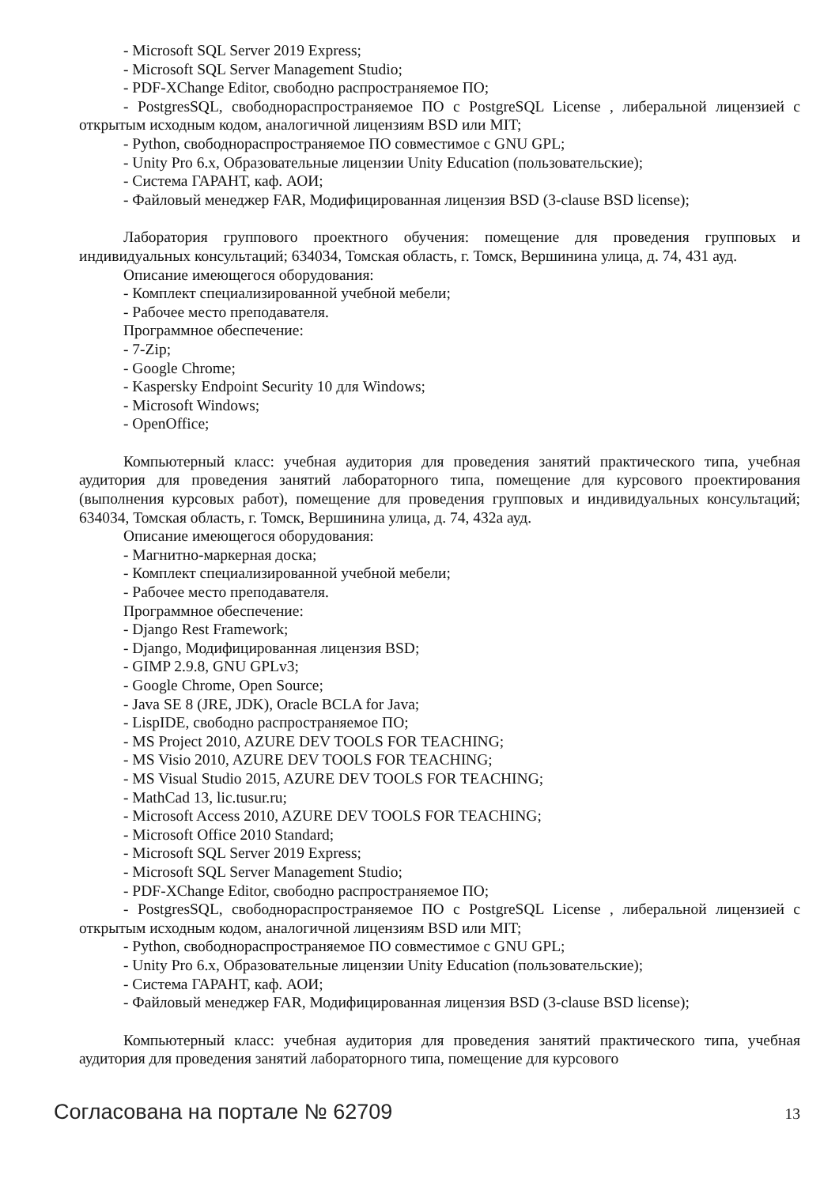- Microsoft SQL Server 2019 Express;
- Microsoft SQL Server Management Studio;
- PDF-XChange Editor, свободно распространяемое ПО;
- PostgresSQL, свободнораспространяемое ПО с PostgreSQL License , либеральной лицензией с открытым исходным кодом, аналогичной лицензиям BSD или MIT;
- Python, свободнораспространяемое ПО совместимое с GNU GPL;
- Unity Pro 6.x, Образовательные лицензии Unity Education (пользовательские);
- Система ГАРАНТ, каф. АОИ;
- Файловый менеджер FAR, Модифицированная лицензия BSD (3-clause BSD license);
Лаборатория группового проектного обучения: помещение для проведения групповых и индивидуальных консультаций; 634034, Томская область, г. Томск, Вершинина улица, д. 74, 431 ауд.
Описание имеющегося оборудования:
- Комплект специализированной учебной мебели;
- Рабочее место преподавателя.
Программное обеспечение:
- 7-Zip;
- Google Chrome;
- Kaspersky Endpoint Security 10 для Windows;
- Microsoft Windows;
- OpenOffice;
Компьютерный класс: учебная аудитория для проведения занятий практического типа, учебная аудитория для проведения занятий лабораторного типа, помещение для курсового проектирования (выполнения курсовых работ), помещение для проведения групповых и индивидуальных консультаций; 634034, Томская область, г. Томск, Вершинина улица, д. 74, 432а ауд.
Описание имеющегося оборудования:
- Магнитно-маркерная доска;
- Комплект специализированной учебной мебели;
- Рабочее место преподавателя.
Программное обеспечение:
- Django Rest Framework;
- Django, Модифицированная лицензия BSD;
- GIMP 2.9.8, GNU GPLv3;
- Google Chrome, Open Source;
- Java SE 8 (JRE, JDK), Oracle BCLA for Java;
- LispIDE, свободно распространяемое ПО;
- MS Project 2010, AZURE DEV TOOLS FOR TEACHING;
- MS Visio 2010, AZURE DEV TOOLS FOR TEACHING;
- MS Visual Studio 2015, AZURE DEV TOOLS FOR TEACHING;
- MathCad 13, lic.tusur.ru;
- Microsoft Access 2010, AZURE DEV TOOLS FOR TEACHING;
- Microsoft Office 2010 Standard;
- Microsoft SQL Server 2019 Express;
- Microsoft SQL Server Management Studio;
- PDF-XChange Editor, свободно распространяемое ПО;
- PostgresSQL, свободнораспространяемое ПО с PostgreSQL License , либеральной лицензией с открытым исходным кодом, аналогичной лицензиям BSD или MIT;
- Python, свободнораспространяемое ПО совместимое с GNU GPL;
- Unity Pro 6.x, Образовательные лицензии Unity Education (пользовательские);
- Система ГАРАНТ, каф. АОИ;
- Файловый менеджер FAR, Модифицированная лицензия BSD (3-clause BSD license);
Компьютерный класс: учебная аудитория для проведения занятий практического типа, учебная аудитория для проведения занятий лабораторного типа, помещение для курсового
Согласована на портале № 62709 13